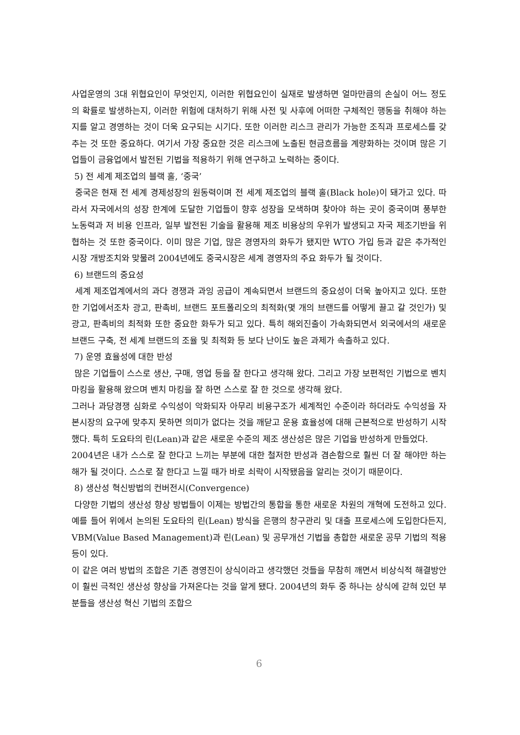사업운영의 3대 위협요인이 무엇인지, 이러한 위협요인이 실재로 발생하면 얼마만큼의 손실이 어느 정도의 확률로 발생하는지, 이러한 위험에 대처하기 위해 사전 및 사후에 어떠한 구체적인 행동을 취해야 하는지를 알고 경영하는 것이 더욱 요구되는 시기다. 또한 이러한 리스크 관리가 가능한 조직과 프로세스를 갖추는 것 또한 중요하다. 여기서 가장 중요한 것은 리스크에 노출된 현금흐름을 계량화하는 것이며 많은 기업들이 금융업에서 발전된 기법을 적용하기 위해 연구하고 노력하는 중이다.
5) 전 세계 제조업의 블랙 홀, ‘중국’
중국은 현재 전 세계 경제성장의 원동력이며 전 세계 제조업의 블랙 홀(Black hole)이 돼가고 있다. 따라서 자국에서의 성장 한계에 도달한 기업들이 향후 성장을 모색하며 찾아야 하는 곳이 중국이며 풍부한 노동력과 저 비용 인프라, 일부 발전된 기술을 활용해 제조 비용상의 우위가 발생되고 자국 제조기반을 위협하는 것 또한 중국이다. 이미 많은 기업, 많은 경영자의 화두가 됐지만 WTO 가입 등과 같은 추가적인 시장 개방조치와 맞물려 2004년에도 중국시장은 세계 경영자의 주요 화두가 될 것이다.
6) 브랜드의 중요성
세계 제조업계에서의 과다 경쟁과 과잉 공급이 계속되면서 브랜드의 중요성이 더욱 높아지고 있다. 또한 한 기업에서조차 광고, 판촉비, 브랜드 포트폴리오의 최적화(몇 개의 브랜드를 어떻게 끌고 갈 것인가) 및 광고, 판촉비의 최적화 또한 중요한 화두가 되고 있다. 특히 해외진출이 가속화되면서 외국에서의 새로운 브랜드 구축, 전 세계 브랜드의 조율 및 최적화 등 보다 난이도 높은 과제가 속출하고 있다.
7) 운영 효율성에 대한 반성
많은 기업들이 스스로 생산, 구매, 영업 등을 잘 한다고 생각해 왔다. 그리고 가장 보편적인 기법으로 벤치마킹을 활용해 왔으며 벤치 마킹을 잘 하면 스스로 잘 한 것으로 생각해 왔다.
그러나 과당경쟁 심화로 수익성이 악화되자 아무리 비용구조가 세계적인 수준이라 하더라도 수익성을 자본시장의 요구에 맞추지 못하면 의미가 없다는 것을 깨닫고 운용 효율성에 대해 근본적으로 반성하기 시작했다. 특히 도요타의 린(Lean)과 같은 새로운 수준의 제조 생산성은 많은 기업을 반성하게 만들었다.
2004년은 내가 스스로 잘 한다고 느끼는 부분에 대한 철저한 반성과 겸손함으로 훨씬 더 잘 해야만 하는 해가 될 것이다. 스스로 잘 한다고 느낄 때가 바로 쇠락이 시작됐음을 알리는 것이기 때문이다.
8) 생산성 혁신방법의 컨버전시(Convergence)
다양한 기법의 생산성 향상 방법들이 이제는 방법간의 통합을 통한 새로운 차원의 개혁에 도전하고 있다. 예를 들어 위에서 논의된 도요타의 린(Lean) 방식을 은행의 창구관리 및 대출 프로세스에 도입한다든지, VBM(Value Based Management)과 린(Lean) 및 공무개선 기법을 총합한 새로운 공무 기법의 적용 등이 있다.
이 같은 여러 방법의 조합은 기존 경영진이 상식이라고 생각했던 것들을 무참히 깨면서 비상식적 해결방안이 훨씬 극적인 생산성 향상을 가져온다는 것을 알게 됐다. 2004년의 화두 중 하나는 상식에 갇혀 있던 부분들을 생산성 혁신 기법의 조합으
6